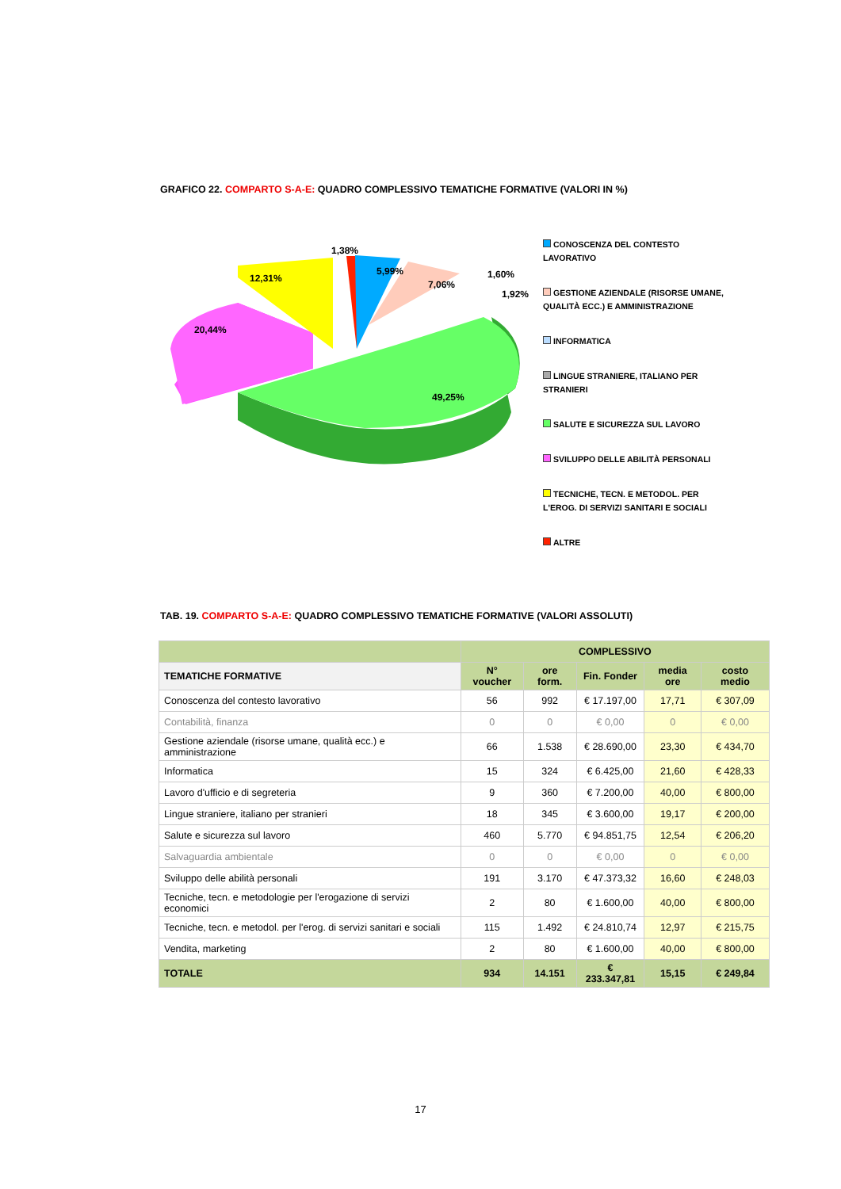GRAFICO 22. COMPARTO S-A-E: QUADRO COMPLESSIVO TEMATICHE FORMATIVE (VALORI IN %)
20,44%
12,31%
1,38%
5,99%
7,06%
1,60%
1,92%
49,25%
CONOSCENZA DEL CONTESTO LAVORATIVO
GESTIONE AZIENDALE (RISORSE UMANE, QUALITÀ ECC.) E AMMINISTRAZIONE
INFORMATICA
LINGUE STRANIERE, ITALIANO PER STRANIERI
SALUTE E SICUREZZA SUL LAVORO
SVILUPPO DELLE ABILITÀ PERSONALI
TECNICHE, TECN. E METODOL. PER L'EROG. DI SERVIZI SANITARI E SOCIALI
ALTRE
TAB. 19. COMPARTO S-A-E: QUADRO COMPLESSIVO TEMATICHE FORMATIVE (VALORI ASSOLUTI)
| | COMPLESSIVO | | | | |
| --- | --- | --- | --- | --- | --- |
| TEMATICHE FORMATIVE | N° voucher | ore form. | Fin. Fonder | media ore | costo medio |
| Conoscenza del contesto lavorativo | 56 | 992 | € 17.197,00 | 17,71 | € 307,09 |
| Contabilità, finanza | 0 | 0 | € 0,00 | 0 | € 0,00 |
| Gestione aziendale (risorse umane, qualità ecc.) e amministrazione | 66 | 1.538 | € 28.690,00 | 23,30 | € 434,70 |
| Informatica | 15 | 324 | € 6.425,00 | 21,60 | € 428,33 |
| Lavoro d'ufficio e di segreteria | 9 | 360 | € 7.200,00 | 40,00 | € 800,00 |
| Lingue straniere, italiano per stranieri | 18 | 345 | € 3.600,00 | 19,17 | € 200,00 |
| Salute e sicurezza sul lavoro | 460 | 5.770 | € 94.851,75 | 12,54 | € 206,20 |
| Salvaguardia ambientale | 0 | 0 | € 0,00 | 0 | € 0,00 |
| Sviluppo delle abilità personali | 191 | 3.170 | € 47.373,32 | 16,60 | € 248,03 |
| Tecniche, tecn. e metodologie per l'erogazione di servizi economici | 2 | 80 | € 1.600,00 | 40,00 | € 800,00 |
| Tecniche, tecn. e metodol. per l'erog. di servizi sanitari e sociali | 115 | 1.492 | € 24.810,74 | 12,97 | € 215,75 |
| Vendita, marketing | 2 | 80 | € 1.600,00 | 40,00 | € 800,00 |
| TOTALE | 934 | 14.151 | € 233.347,81 | 15,15 | € 249,84 |
17